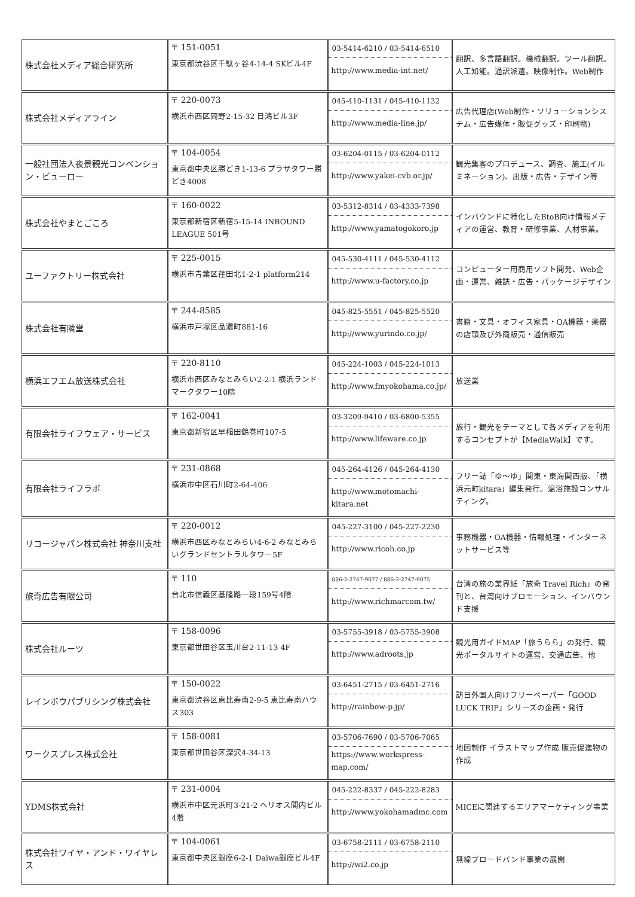| 株式会社メディア総合研究所 | 〒 151-0051 東京都渋谷区千駄ヶ谷4-14-4 SKビル4F | 03-5414-6210 / 03-5414-6510 http://www.media-int.net/ | 翻訳、多言語翻訳。機械翻訳。ツール翻訳。人工知能。通訳派遣。映像制作。Web制作 |
| 株式会社メディアライン | 〒 220-0073 横浜市西区岡野2-15-32 日鴻ビル3F | 045-410-1131 / 045-410-1132 http://www.media-line.jp/ | 広告代理店(Web制作・ソリューションシステム・広告媒体・販促グッズ・印刷物) |
| 一般社団法人夜景観光コンベンション・ビューロー | 〒 104-0054 東京都中央区勝どき1-13-6 プラザタワー勝どき4008 | 03-6204-0115 / 03-6204-0112 http://www.yakei-cvb.or.jp/ | 観光集客のプロデュース、調査、施工(イルミネーション)、出版・広告・デザイン等 |
| 株式会社やまとごころ | 〒 160-0022 東京都新宿区新宿5-15-14 INBOUND LEAGUE 501号 | 03-5312-8314 / 03-4333-7398 http://www.yamatogokoro.jp | インバウンドに特化したBtoB向け情報メディアの運営、教育・研修事業、人材事業。 |
| ユーファクトリー株式会社 | 〒 225-0015 横浜市青葉区荏田北1-2-1 platform214 | 045-530-4111 / 045-530-4112 http://www.u-factory.co.jp | コンピューター用商用ソフト開発、Web企画・運営、雑誌・広告・パッケージデザイン |
| 株式会社有隣堂 | 〒 244-8585 横浜市戸塚区品濃町881-16 | 045-825-5551 / 045-825-5520 http://www.yurindo.co.jp/ | 書籍・文具・オフィス家具・OA機器・楽器の店頭及び外商販売・通信販売 |
| 横浜エフエム放送株式会社 | 〒 220-8110 横浜市西区みなとみらい2-2-1 横浜ランドマークタワー10階 | 045-224-1003 / 045-224-1013 http://www.fmyokohama.co.jp/ | 放送業 |
| 有限会社ライフウェア・サービス | 〒 162-0041 東京都新宿区早稲田鶴巻町107-5 | 03-3209-9410 / 03-6800-5355 http://www.lifeware.co.jp | 旅行・観光をテーマとして各メディアを利用するコンセプトが【MediaWalk】です。 |
| 有限会社ライフラボ | 〒 231-0868 横浜市中区石川町2-64-406 | 045-264-4126 / 045-264-4130 http://www.motomachi-kitara.net | フリー誌「ゆ～ゆ」関東・東海関西版、「横浜元町kitara」編集発行。温浴施設コンサルティング。 |
| リコージャパン株式会社 神奈川支社 | 〒 220-0012 横浜市西区みなとみらい4-6-2 みなとみらいグランドセントラルタワー5F | 045-227-3100 / 045-227-2230 http://www.ricoh.co.jp | 事務機器・OA機器・情報処理・インターネットサービス等 |
| 旅奇広告有限公司 | 〒 110 台北市信義区基隆路一段159号4階 | 886-2-2747-9077 / 886-2-2747-9075 http://www.richmarcom.tw/ | 台湾の旅の業界紙「旅奇 Travel Rich」の発刊と、台湾向けプロモーション、インバウンド支援 |
| 株式会社ルーツ | 〒 158-0096 東京都世田谷区玉川台2-11-13 4F | 03-5755-3918 / 03-5755-3908 http://www.adroots.jp | 観光用ガイドMAP「旅うらら」の発行、観光ポータルサイトの運営、交通広告、他 |
| レインボウパブリシング株式会社 | 〒 150-0022 東京都渋谷区恵比寿南2-9-5 恵比寿南ハウス303 | 03-6451-2715 / 03-6451-2716 http://rainbow-p.jp/ | 訪日外国人向けフリーペーパー「GOOD LUCK TRIP」シリーズの企画・発行 |
| ワークスプレス株式会社 | 〒 158-0081 東京都世田谷区深沢4-34-13 | 03-5706-7690 / 03-5706-7065 https://www.workspress-map.com/ | 地図制作 イラストマップ作成 販売促進物の作成 |
| YDMS株式会社 | 〒 231-0004 横浜市中区元浜町3-21-2 ヘリオス関内ビル4階 | 045-222-8337 / 045-222-8283 http://www.yokohamadmc.com | MICEに関連するエリアマーケティング事業 |
| 株式会社ワイヤ・アンド・ワイヤレス | 〒 104-0061 東京都中央区銀座6-2-1 Daiwa銀座ビル4F | 03-6758-2111 / 03-6758-2110 http://wi2.co.jp | 無線ブロードバンド事業の展開 |